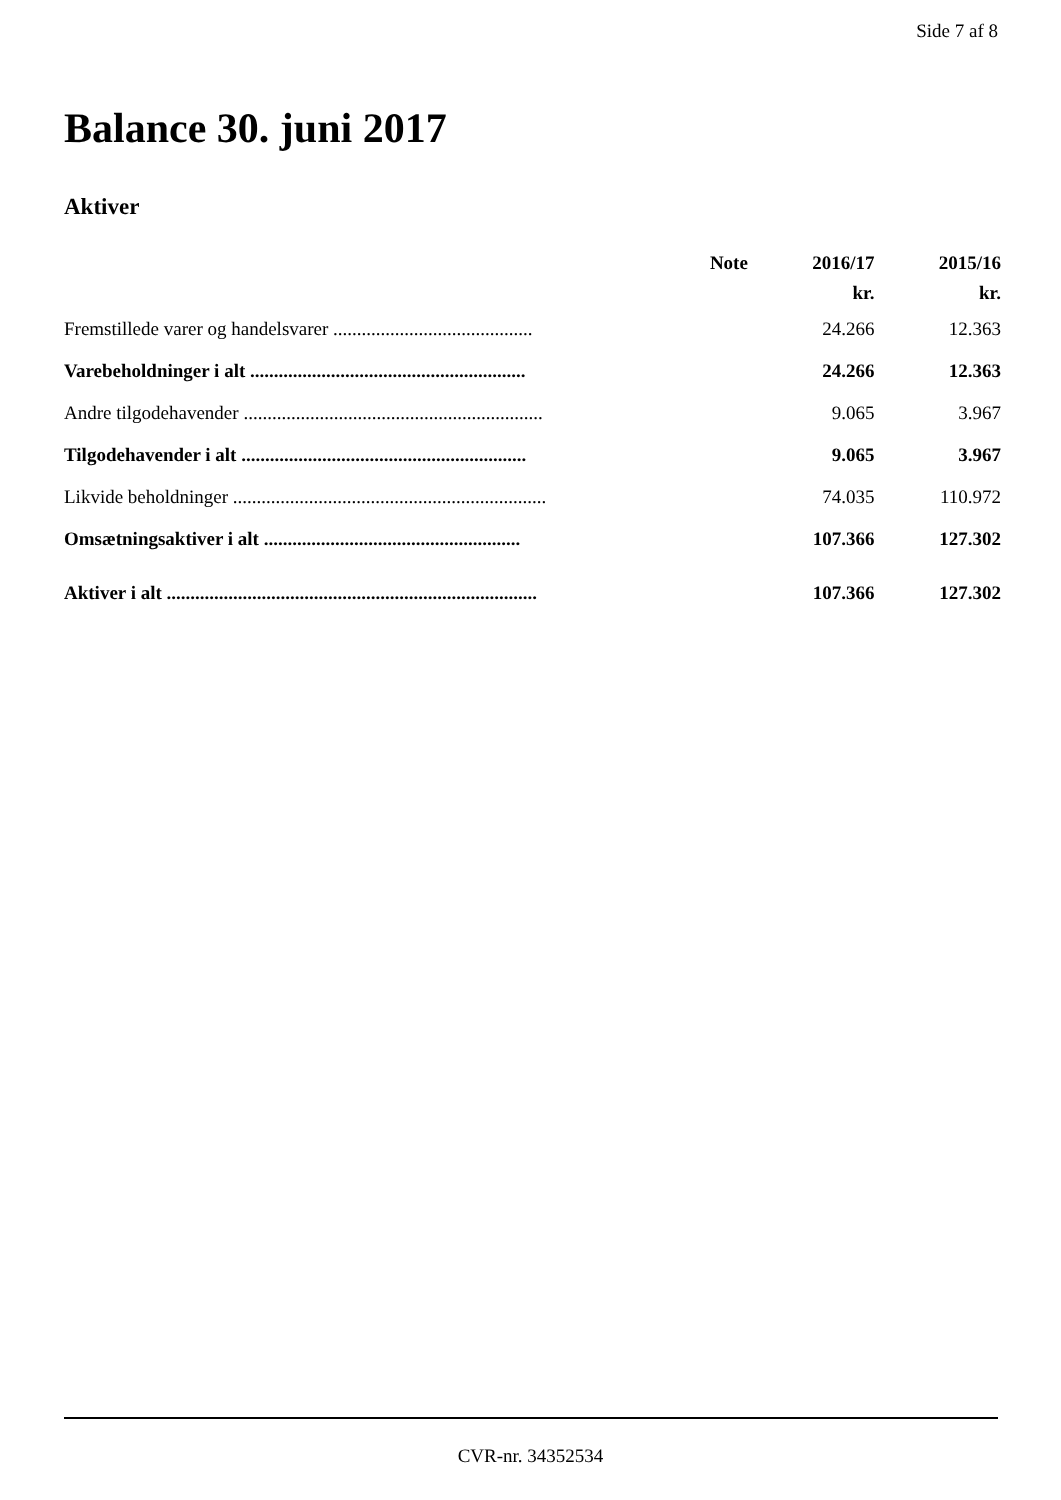Side 7 af 8
Balance 30. juni 2017
Aktiver
| | Note | 2016/17 | 2015/16 |
| --- | --- | --- | --- |
| | | kr. | kr. |
| Fremstillede varer og handelsvarer .......................................... | | 24.266 | 12.363 |
| Varebeholdninger i alt .......................................................... | | 24.266 | 12.363 |
| Andre tilgodehavender ............................................................... | | 9.065 | 3.967 |
| Tilgodehavender i alt ............................................................ | | 9.065 | 3.967 |
| Likvide beholdninger .................................................................. | | 74.035 | 110.972 |
| Omsætningsaktiver i alt ...................................................... | | 107.366 | 127.302 |
| Aktiver i alt .............................................................................. | | 107.366 | 127.302 |
CVR-nr. 34352534